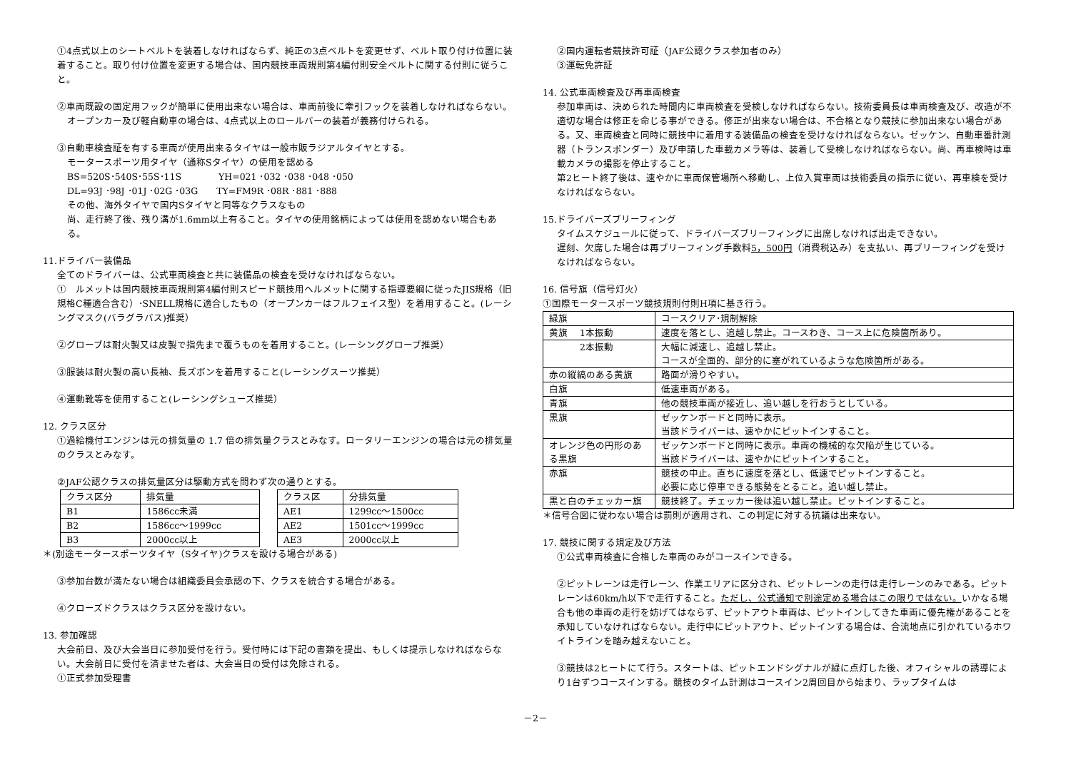①4点式以上のシートベルトを装着しなければならず、純正の3点ベルトを変更せず、ベルト取り付け位置に装着すること。取り付け位置を変更する場合は、国内競技車両規則第4編付則安全ベルトに関する付則に従うこと。
②車両既設の固定用フックが簡単に使用出来ない場合は、車両前後に牽引フックを装着しなければならない。
オープンカー及び軽自動車の場合は、4点式以上のロールバーの装着が義務付けられる。
③自動車検査証を有する車両が使用出来るタイヤは一般市販ラジアルタイヤとする。
モータースポーツ用タイヤ（通称Sタイヤ）の使用を認める
BS=520S･540S･55S･11S　　　　YH=021 ･032 ･038 ･048 ･050
DL=93J ･98J ･01J ･02G ･03G　　TY=FM9R ･08R ･881 ･888
その他、海外タイヤで国内Sタイヤと同等なクラスなもの
尚、走行終了後、残り溝が1.6mm以上有ること。タイヤの使用銘柄によっては使用を認めない場合もある。
11.ドライバー装備品
全てのドライバーは、公式車両検査と共に装備品の検査を受けなければならない。
①　ルメットは国内競技車両規則第4編付則スピード競技用ヘルメットに関する指導要綱に従ったJIS規格（旧規格C種適合含む）･SNELL規格に適合したもの（オープンカーはフルフェイス型）を着用すること。(レーシングマスク(バラグラバス)推奨）
②グローブは耐火製又は皮製で指先まで覆うものを着用すること。(レーシンググローブ推奨）
③服装は耐火製の高い長袖、長ズボンを着用すること(レーシングスーツ推奨）
④運動靴等を使用すること(レーシングシューズ推奨）
12. クラス区分
①過給機付エンジンは元の排気量の 1.7 倍の排気量クラスとみなす。ロータリーエンジンの場合は元の排気量のクラスとみなす。
②JAF公認クラスの排気量区分は駆動方式を問わず次の通りとする。
| クラス区分 | 排気量 |
| B1 | 1586cc未満 |
| B2 | 1586cc～1999cc |
| B3 | 2000cc以上 |
| クラス区 | 分排気量 |
| AE1 | 1299cc～1500cc |
| AE2 | 1501cc～1999cc |
| AE3 | 2000cc以上 |
＊(別途モータースポーツタイヤ（Sタイヤ)クラスを設ける場合がある)
③参加台数が満たない場合は組織委員会承認の下、クラスを統合する場合がある。
④クローズドクラスはクラス区分を設けない。
13. 参加確認
大会前日、及び大会当日に参加受付を行う。受付時には下記の書類を提出、もしくは提示しなければならない。大会前日に受付を済ませた者は、大会当日の受付は免除される。
①正式参加受理書
②国内運転者競技許可証（JAF公認クラス参加者のみ）
③運転免許証
14. 公式車両検査及び再車両検査
参加車両は、決められた時間内に車両検査を受検しなければならない。技術委員長は車両検査及び、改造が不適切な場合は修正を命じる事ができる。修正が出来ない場合は、不合格となり競技に参加出来ない場合がある。又、車両検査と同時に競技中に着用する装備品の検査を受けなければならない。ゼッケン、自動車番計測器（トランスポンダー）及び申請した車載カメラ等は、装着して受検しなければならない。尚、再車検時は車載カメラの撮影を停止すること。
第2ヒート終了後は、速やかに車両保管場所へ移動し、上位入賞車両は技術委員の指示に従い、再車検を受けなければならない。
15.ドライバーズブリーフィング
タイムスケジュールに従って、ドライバーズブリーフィングに出席しなければ出走できない。
遅刻、欠席した場合は再ブリーフィング手数料5，500円（消費税込み）を支払い、再ブリーフィングを受けなければならない。
16. 信号旗（信号灯火）
①国際モータースポーツ競技規則付則H項に基き行う。
| 緑旗 | コースクリア･規制解除 |
| 黄旗 1本振動 | 速度を落とし、追越し禁止。コースわき、コース上に危険箇所あり。 |
| 2本振動 | 大幅に減速し、追越し禁止。 コースが全面的、部分的に塞がれているような危険箇所がある。 |
| 赤の縦縞のある黄旗 | 路面が滑りやすい。 |
| 白旗 | 低速車両がある。 |
| 青旗 | 他の競技車両が接近し、追い越しを行おうとしている。 |
| 黒旗 | ゼッケンボードと同時に表示。 当該ドライバーは、速やかにピットインすること。 |
| オレンジ色の円形のある黒旗 | ゼッケンボードと同時に表示。車両の機械的な欠陥が生じている。 当該ドライバーは、速やかにピットインすること。 |
| 赤旗 | 競技の中止。直ちに速度を落とし、低速でピットインすること。 必要に応じ停車できる態勢をとること。追い越し禁止。 |
| 黒と白のチェッカー旗 | 競技終了。チェッカー後は追い越し禁止。ピットインすること。 |
＊信号合図に従わない場合は罰則が適用され、この判定に対する抗議は出来ない。
17. 競技に関する規定及び方法
①公式車両検査に合格した車両のみがコースインできる。
②ピットレーンは走行レーン、作業エリアに区分され、ピットレーンの走行は走行レーンのみである。ピットレーンは60km/h以下で走行すること。ただし、公式通知で別途定める場合はこの限りではない。いかなる場合も他の車両の走行を妨げてはならず、ピットアウト車両は、ピットインしてきた車両に優先権があることを承知していなければならない。走行中にピットアウト、ピットインする場合は、合流地点に引かれているホワイトラインを踏み越えないこと。
③競技は2ヒートにて行う。スタートは、ピットエンドシグナルが緑に点灯した後、オフィシャルの誘導により1台ずつコースインする。競技のタイム計測はコースイン2周回目から始まり、ラップタイムは
－2－